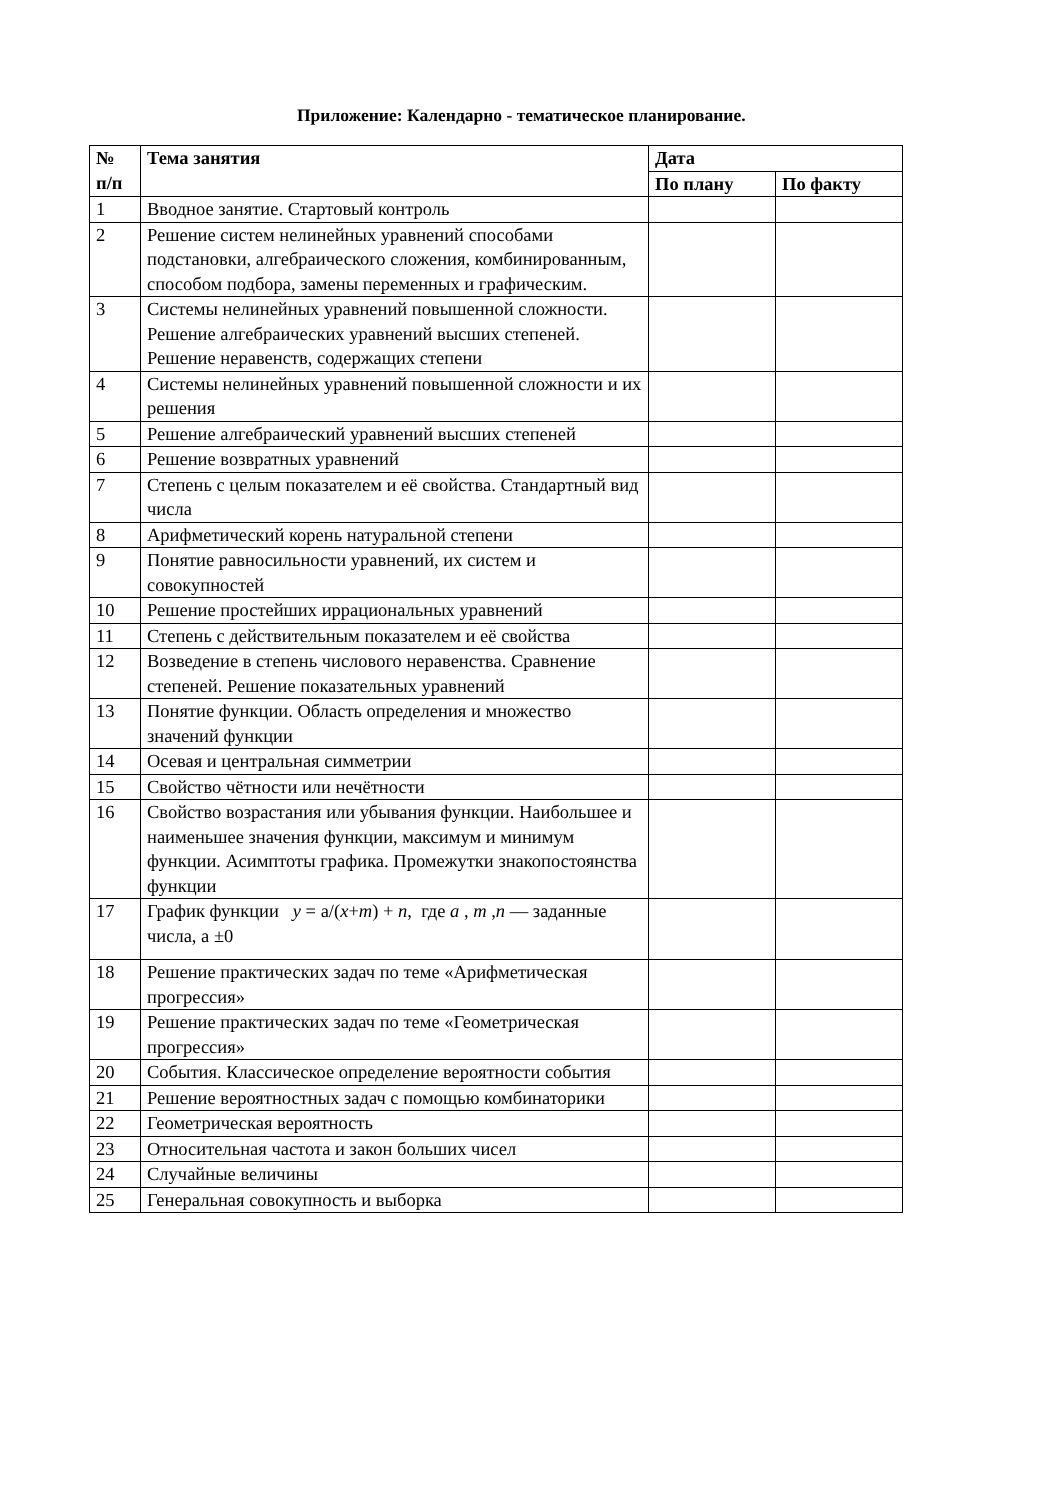Приложение: Календарно - тематическое планирование.
| № п/п | Тема занятия | Дата | |
| --- | --- | --- | --- |
| | | По плану | По факту |
| 1 | Вводное занятие. Стартовый контроль | | |
| 2 | Решение систем нелинейных уравнений способами подстановки, алгебраического сложения, комбинированным, способом подбора, замены переменных и графическим. | | |
| 3 | Системы нелинейных уравнений повышенной сложности. Решение алгебраических уравнений высших степеней. Решение неравенств, содержащих степени | | |
| 4 | Системы нелинейных уравнений повышенной сложности и их решения | | |
| 5 | Решение алгебраический уравнений высших степеней | | |
| 6 | Решение возвратных уравнений | | |
| 7 | Степень с целым показателем и её свойства. Стандартный вид числа | | |
| 8 | Арифметический корень натуральной степени | | |
| 9 | Понятие равносильности уравнений, их систем и совокупностей | | |
| 10 | Решение простейших иррациональных уравнений | | |
| 11 | Степень с действительным показателем и её свойства | | |
| 12 | Возведение в степень числового неравенства. Сравнение степеней. Решение показательных уравнений | | |
| 13 | Понятие функции. Область определения и множество значений функции | | |
| 14 | Осевая и центральная симметрии | | |
| 15 | Свойство чётности или нечётности | | |
| 16 | Свойство возрастания или убывания функции. Наибольшее и наименьшее значения функции, максимум и минимум функции. Асимптоты графика. Промежутки знакопостоянства функции | | |
| 17 | График функции y = a/( x + m ) + n , где a , m , n — заданные числа, а ±0 | | |
| 18 | Решение практических задач по теме «Арифметическая прогрессия» | | |
| 19 | Решение практических задач по теме «Геометрическая прогрессия» | | |
| 20 | События. Классическое определение вероятности события | | |
| 21 | Решение вероятностных задач с помощью комбинаторики | | |
| 22 | Геометрическая вероятность | | |
| 23 | Относительная частота и закон больших чисел | | |
| 24 | Случайные величины | | |
| 25 | Генеральная совокупность и выборка | | |